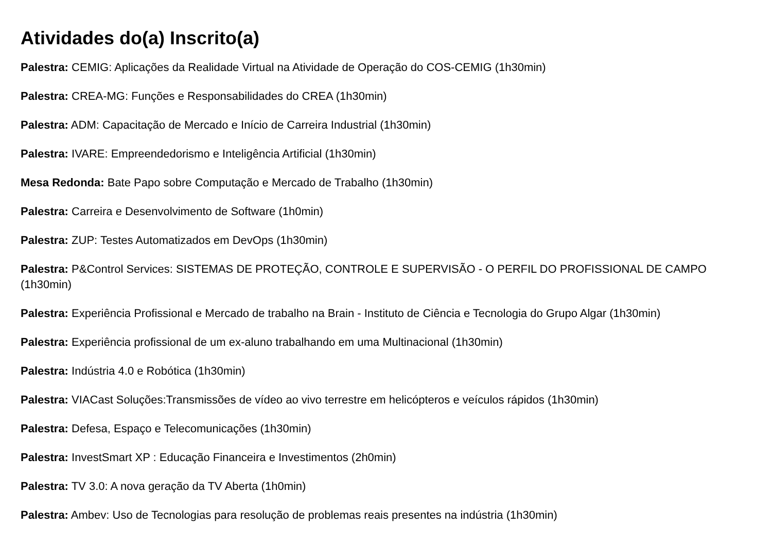Atividades do(a) Inscrito(a)
Palestra: CEMIG: Aplicações da Realidade Virtual na Atividade de Operação do COS-CEMIG (1h30min)
Palestra: CREA-MG: Funções e Responsabilidades do CREA (1h30min)
Palestra: ADM: Capacitação de Mercado e Início de Carreira Industrial (1h30min)
Palestra: IVARE: Empreendedorismo e Inteligência Artificial (1h30min)
Mesa Redonda: Bate Papo sobre Computação e Mercado de Trabalho (1h30min)
Palestra: Carreira e Desenvolvimento de Software (1h0min)
Palestra: ZUP: Testes Automatizados em DevOps (1h30min)
Palestra: P&Control Services: SISTEMAS DE PROTEÇÃO, CONTROLE E SUPERVISÃO - O PERFIL DO PROFISSIONAL DE CAMPO (1h30min)
Palestra: Experiência Profissional e Mercado de trabalho na Brain - Instituto de Ciência e Tecnologia do Grupo Algar (1h30min)
Palestra: Experiência profissional de um ex-aluno trabalhando em uma Multinacional (1h30min)
Palestra: Indústria 4.0 e Robótica (1h30min)
Palestra: VIACast Soluções:Transmissões de vídeo ao vivo terrestre em helicópteros e veículos rápidos (1h30min)
Palestra: Defesa, Espaço e Telecomunicações (1h30min)
Palestra: InvestSmart XP : Educação Financeira e Investimentos (2h0min)
Palestra: TV 3.0: A nova geração da TV Aberta (1h0min)
Palestra: Ambev: Uso de Tecnologias para resolução de problemas reais presentes na indústria (1h30min)